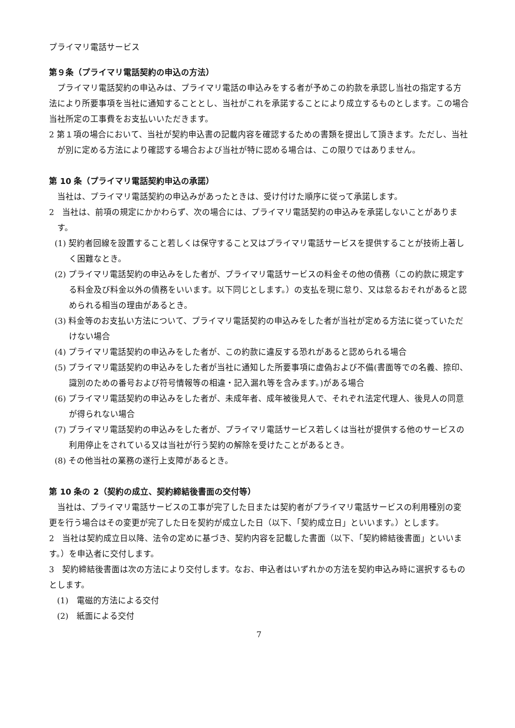プライマリ電話サービス
第９条（プライマリ電話契約の申込の方法）
プライマリ電話契約の申込みは、プライマリ電話の申込みをする者が予めこの約款を承認し当社の指定する方法により所要事項を当社に通知することとし、当社がこれを承諾することにより成立するものとします。この場合当社所定の工事費をお支払いいただきます。
2 第１項の場合において、当社が契約申込書の記載内容を確認するための書類を提出して頂きます。ただし、当社が別に定める方法により確認する場合および当社が特に認める場合は、この限りではありません。
第 10 条（プライマリ電話契約申込の承諾）
当社は、プライマリ電話契約の申込みがあったときは、受け付けた順序に従って承諾します。
2　当社は、前項の規定にかかわらず、次の場合には、プライマリ電話契約の申込みを承諾しないことがあります。
(1) 契約者回線を設置すること若しくは保守すること又はプライマリ電話サービスを提供することが技術上著しく困難なとき。
(2) プライマリ電話契約の申込みをした者が、プライマリ電話サービスの料金その他の債務（この約款に規定する料金及び料金以外の債務をいいます。以下同じとします。）の支払を現に怠り、又は怠るおそれがあると認められる相当の理由があるとき。
(3) 料金等のお支払い方法について、プライマリ電話契約の申込みをした者が当社が定める方法に従っていただけない場合
(4) プライマリ電話契約の申込みをした者が、この約款に違反する恐れがあると認められる場合
(5) プライマリ電話契約の申込みをした者が当社に通知した所要事項に虚偽および不備(書面等での名義、捺印、識別のための番号および符号情報等の相違・記入漏れ等を含みます。)がある場合
(6) プライマリ電話契約の申込みをした者が、未成年者、成年被後見人で、それぞれ法定代理人、後見人の同意が得られない場合
(7) プライマリ電話契約の申込みをした者が、プライマリ電話サービス若しくは当社が提供する他のサービスの利用停止をされている又は当社が行う契約の解除を受けたことがあるとき。
(8) その他当社の業務の遂行上支障があるとき。
第 10 条の 2（契約の成立、契約締結後書面の交付等）
当社は、プライマリ電話サービスの工事が完了した日または契約者がプライマリ電話サービスの利用種別の変更を行う場合はその変更が完了した日を契約が成立した日（以下、「契約成立日」といいます。）とします。
2　当社は契約成立日以降、法令の定めに基づき、契約内容を記載した書面（以下、「契約締結後書面」といいます。）を申込者に交付します。
3　契約締結後書面は次の方法により交付します。なお、申込者はいずれかの方法を契約申込み時に選択するものとします。
(1)　電磁的方法による交付
(2)　紙面による交付
7